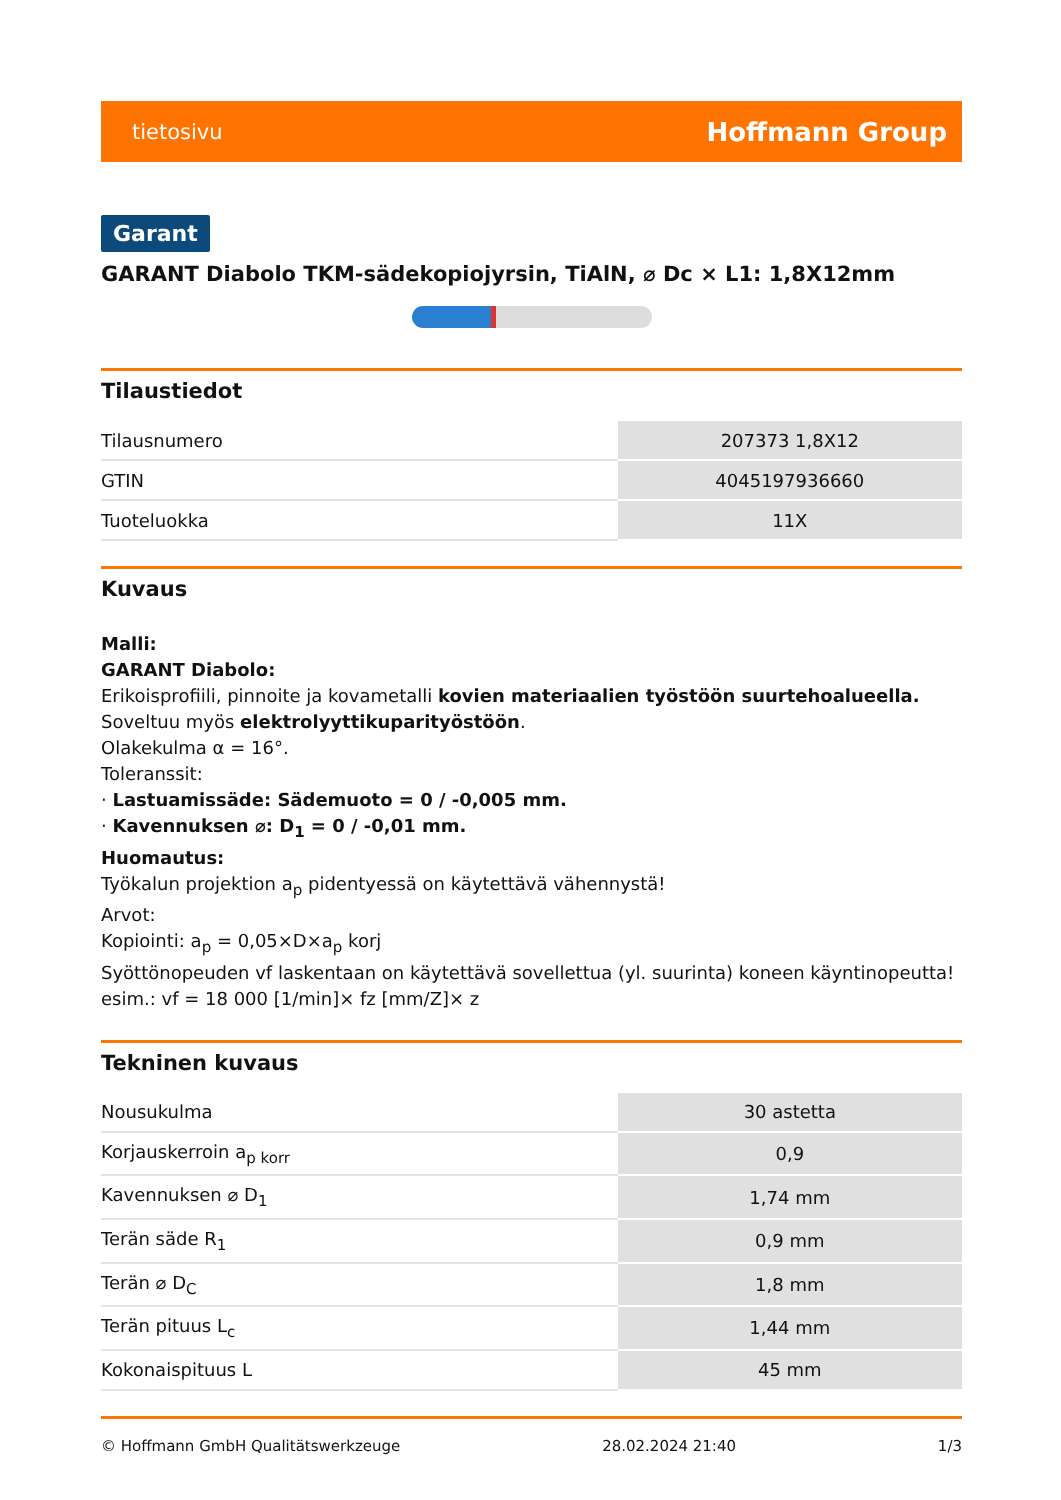tietosivu Hoffmann Group
Garant
GARANT Diabolo TKM-sädekopiojyrsin, TiAlN, ⌀ Dc × L1: 1,8X12mm
Tilaustiedot
| Tilausnumero | 207373 1,8X12 |
| GTIN | 4045197936660 |
| Tuoteluokka | 11X |
Kuvaus
Malli:
GARANT Diabolo:
Erikoisprofiili, pinnoite ja kovametalli kovien materiaalien työstöön suurtehoalueella.
Soveltuu myös elektrolyyttikuparityöstöön.
Olakekulma α = 16°.
Toleranssit:
· Lastuamissäde: Sädemuoto = 0 / -0,005 mm.
· Kavennuksen ⌀: D<sub>1</sub> = 0 / -0,01 mm.
Huomautus:
Työkalun projektion a<sub>p</sub> pidentyessä on käytettävä vähennystä!
Arvot:
Kopiointi: a<sub>p</sub> = 0,05×D×a<sub>p</sub> korj
Syöttönopeuden vf laskentaan on käytettävä sovellettua (yl. suurinta) koneen käyntinopeutta!
esim.: vf = 18 000 [1/min]× fz [mm/Z]× z
Tekninen kuvaus
| Nousukulma | 30 astetta |
| Korjauskerroin a<sub>p korr</sub> | 0,9 |
| Kavennuksen ⌀ D<sub>1</sub> | 1,74 mm |
| Terän säde R<sub>1</sub> | 0,9 mm |
| Terän ⌀ D<sub>C</sub> | 1,8 mm |
| Terän pituus L<sub>c</sub> | 1,44 mm |
| Kokonaispituus L | 45 mm |
© Hoffmann GmbH Qualitätswerkzeuge 28.02.2024 21:40 1/3